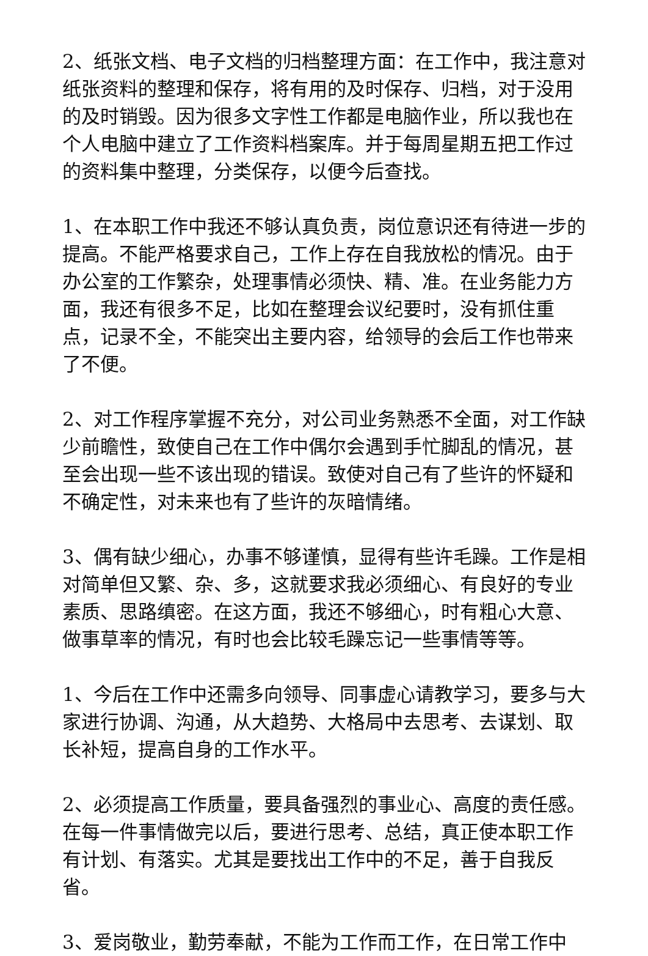2、纸张文档、电子文档的归档整理方面：在工作中，我注意对纸张资料的整理和保存，将有用的及时保存、归档，对于没用的及时销毁。因为很多文字性工作都是电脑作业，所以我也在个人电脑中建立了工作资料档案库。并于每周星期五把工作过的资料集中整理，分类保存，以便今后查找。
1、在本职工作中我还不够认真负责，岗位意识还有待进一步的提高。不能严格要求自己，工作上存在自我放松的情况。由于办公室的工作繁杂，处理事情必须快、精、准。在业务能力方面，我还有很多不足，比如在整理会议纪要时，没有抓住重点，记录不全，不能突出主要内容，给领导的会后工作也带来了不便。
2、对工作程序掌握不充分，对公司业务熟悉不全面，对工作缺少前瞻性，致使自己在工作中偶尔会遇到手忙脚乱的情况，甚至会出现一些不该出现的错误。致使对自己有了些许的怀疑和不确定性，对未来也有了些许的灰暗情绪。
3、偶有缺少细心，办事不够谨慎，显得有些许毛躁。工作是相对简单但又繁、杂、多，这就要求我必须细心、有良好的专业素质、思路缜密。在这方面，我还不够细心，时有粗心大意、做事草率的情况，有时也会比较毛躁忘记一些事情等等。
1、今后在工作中还需多向领导、同事虚心请教学习，要多与大家进行协调、沟通，从大趋势、大格局中去思考、去谋划、取长补短，提高自身的工作水平。
2、必须提高工作质量，要具备强烈的事业心、高度的责任感。在每一件事情做完以后，要进行思考、总结，真正使本职工作有计划、有落实。尤其是要找出工作中的不足，善于自我反省。
3、爱岗敬业，勤劳奉献，不能为工作而工作，在日常工作中